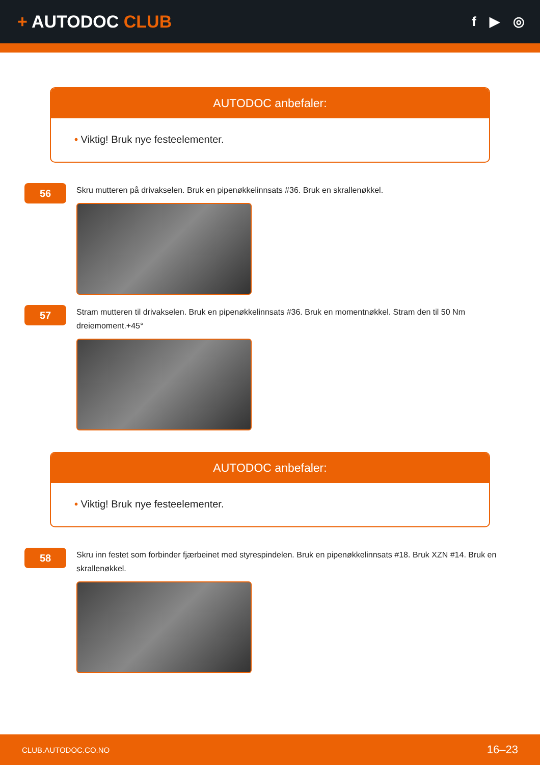+ AUTODOC CLUB
f ▶ ◎
AUTODOC anbefaler:
• Viktig! Bruk nye festeelementer.
56
Skru mutteren på drivakselen. Bruk en pipenøkkelinnsats #36. Bruk en skrallenøkkel.
57
Stram mutteren til drivakselen. Bruk en pipenøkkelinnsats #36. Bruk en momentnøkkel. Stram den til 50 Nm dreiemoment.+45°
AUTODOC anbefaler:
• Viktig! Bruk nye festeelementer.
58
Skru inn festet som forbinder fjærbeinet med styrespindelen. Bruk en pipenøkkelinnsats #18. Bruk XZN #14. Bruk en skrallenøkkel.
CLUB.AUTODOC.CO.NO 16–23